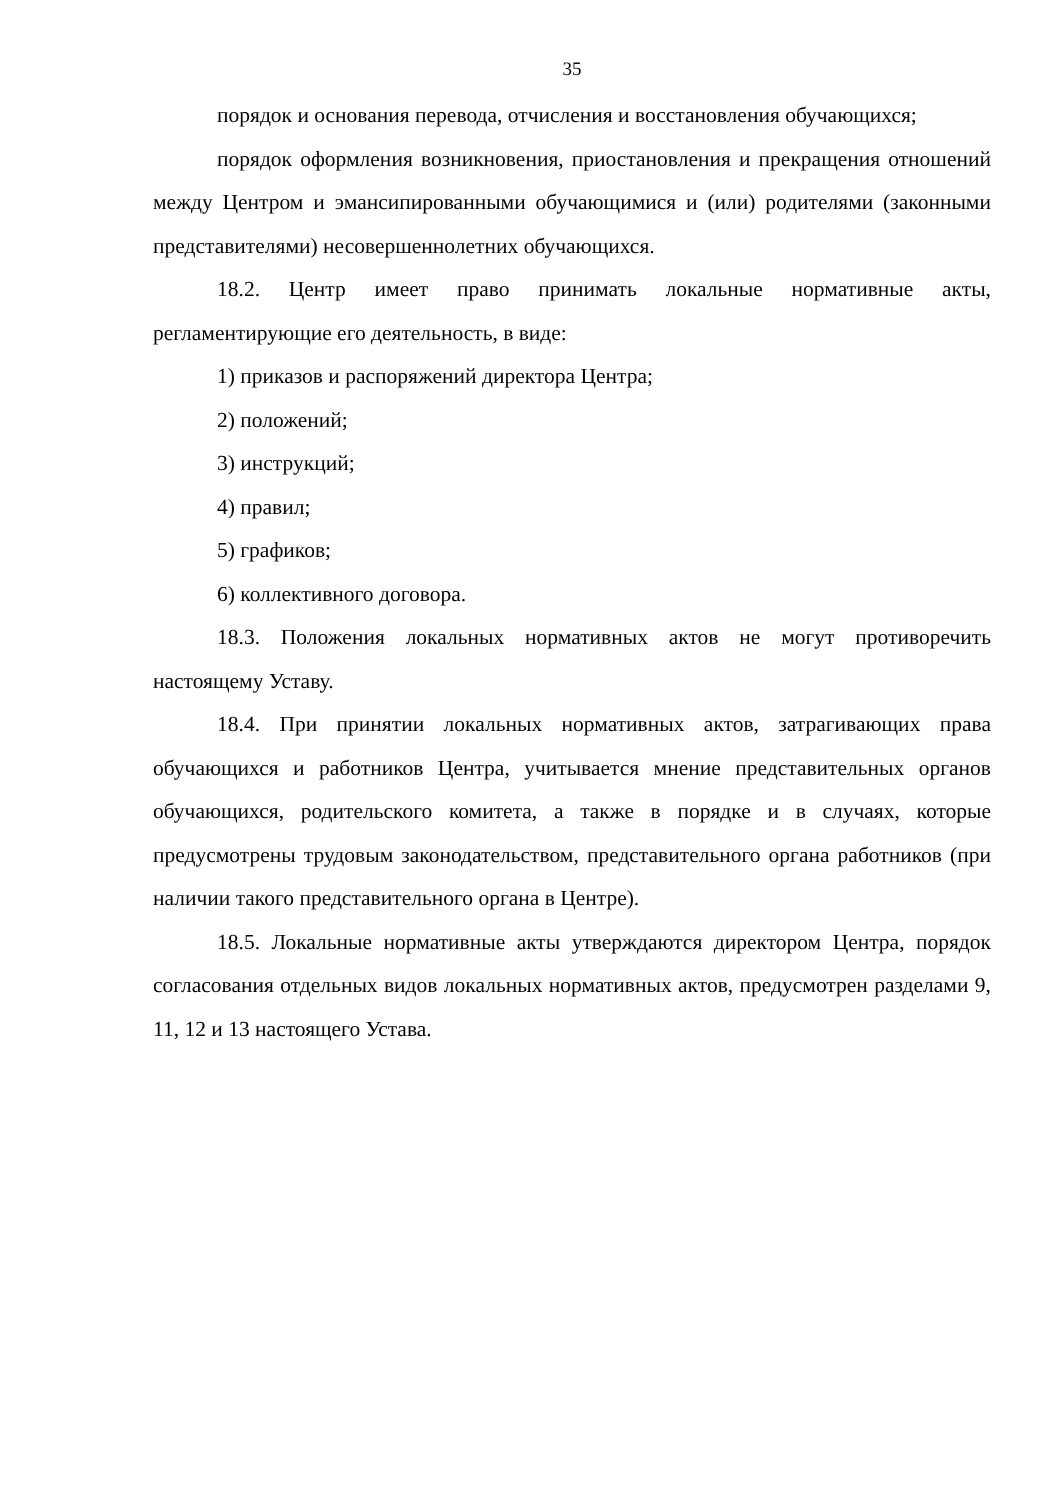35
порядок и основания перевода, отчисления и восстановления обучающихся;
порядок оформления возникновения, приостановления и прекращения отношений между Центром и эмансипированными обучающимися и (или) родителями (законными представителями) несовершеннолетних обучающихся.
18.2. Центр имеет право принимать локальные нормативные акты, регламентирующие его деятельность, в виде:
1) приказов и распоряжений директора Центра;
2) положений;
3) инструкций;
4) правил;
5) графиков;
6) коллективного договора.
18.3. Положения локальных нормативных актов не могут противоречить настоящему Уставу.
18.4. При принятии локальных нормативных актов, затрагивающих права обучающихся и работников Центра, учитывается мнение представительных органов обучающихся, родительского комитета, а также в порядке и в случаях, которые предусмотрены трудовым законодательством, представительного органа работников (при наличии такого представительного органа в Центре).
18.5. Локальные нормативные акты утверждаются директором Центра, порядок согласования отдельных видов локальных нормативных актов, предусмотрен разделами 9, 11, 12 и 13 настоящего Устава.